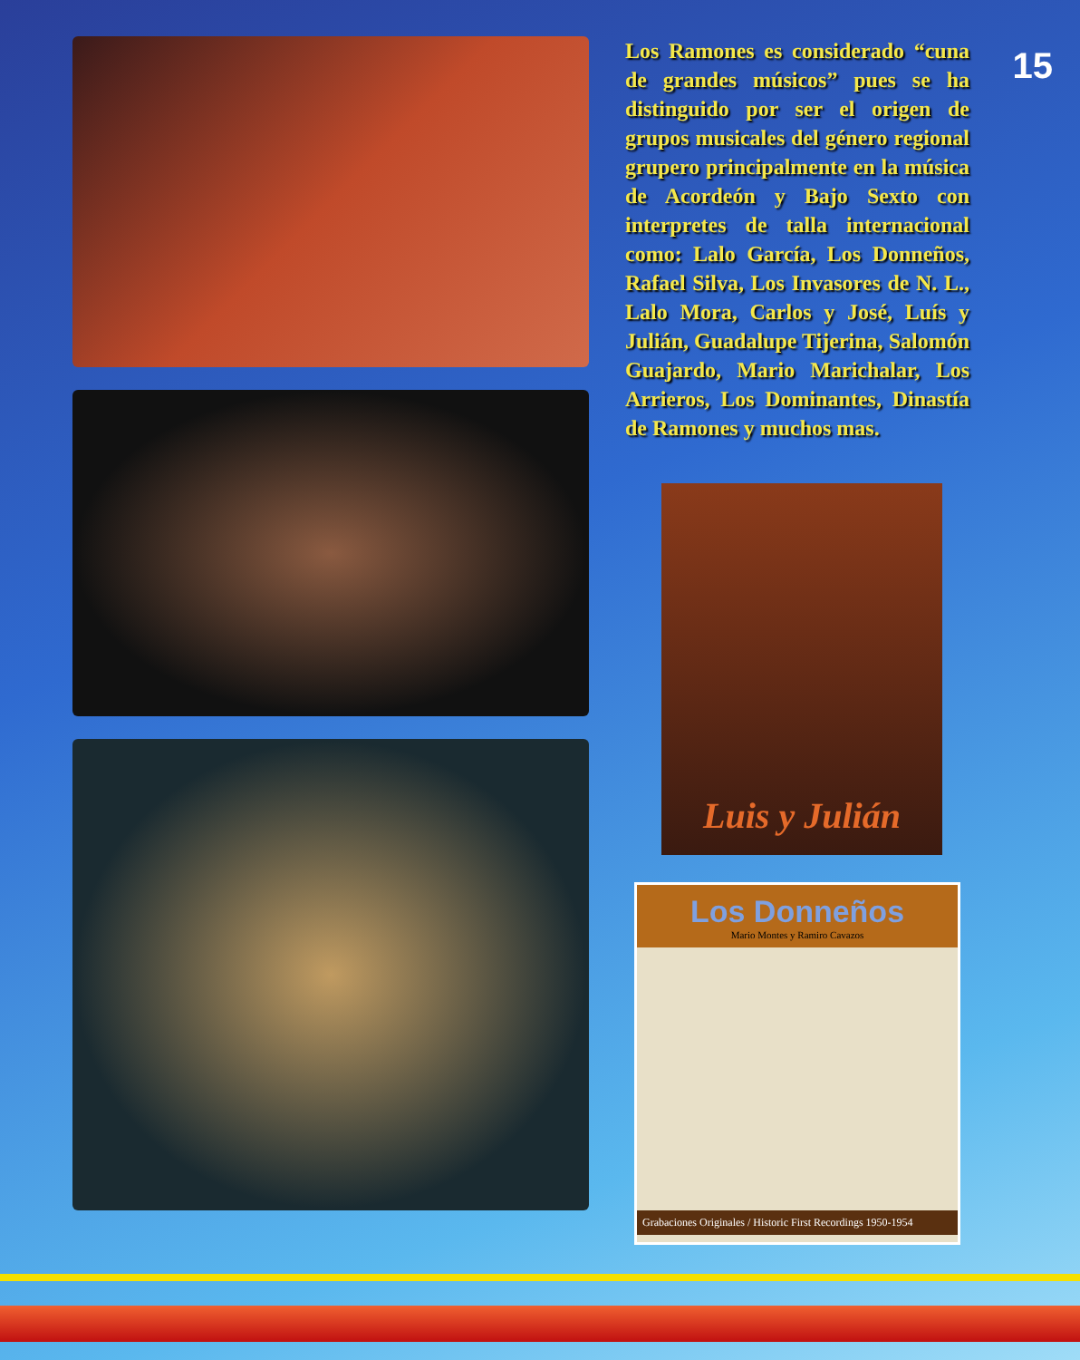15
Los Ramones es considerado “cuna de grandes músicos” pues se ha distinguido por ser el origen de grupos musicales del género regional grupero principalmente en la música de Acordeón y Bajo Sexto con interpretes de talla internacional como: Lalo García, Los Donneños, Rafael Silva, Los Invasores de N. L., Lalo Mora, Carlos y José, Luís y Julián, Guadalupe Tijerina, Salomón Guajardo, Mario Marichalar, Los Arrieros, Los Dominantes, Dinastía de Ramones y muchos mas.
Luis y Julián
Los Donneños
Mario Montes y Ramiro Cavazos
Grabaciones Originales / Historic First Recordings 1950-1954